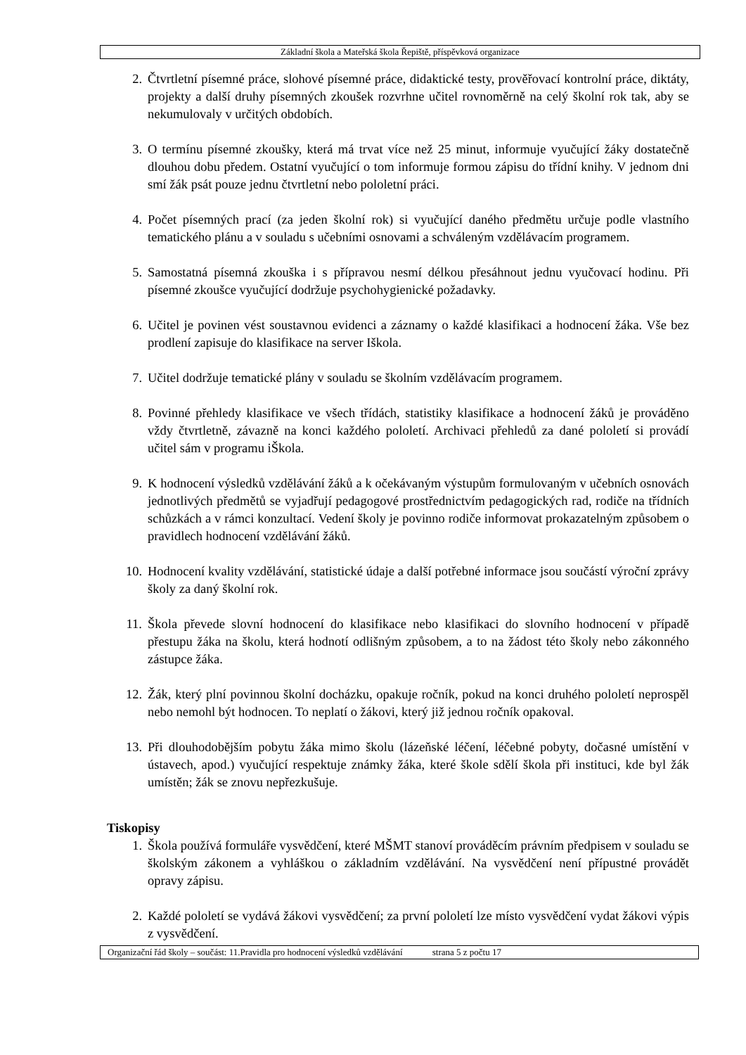Základní škola a Mateřská škola Řepiště, příspěvková organizace
2. Čtvrtletní písemné práce, slohové písemné práce, didaktické testy, prověřovací kontrolní práce, diktáty, projekty a další druhy písemných zkoušek rozvrhne učitel rovnoměrně na celý školní rok tak, aby se nekumulovaly v určitých obdobích.
3. O termínu písemné zkoušky, která má trvat více než 25 minut, informuje vyučující žáky dostatečně dlouhou dobu předem. Ostatní vyučující o tom informuje formou zápisu do třídní knihy. V jednom dni smí žák psát pouze jednu čtvrtletní nebo pololetní práci.
4. Počet písemných prací (za jeden školní rok) si vyučující daného předmětu určuje podle vlastního tematického plánu a v souladu s učebními osnovami a schváleným vzdělávacím programem.
5. Samostatná písemná zkouška i s přípravou nesmí délkou přesáhnout jednu vyučovací hodinu. Při písemné zkoušce vyučující dodržuje psychohygienické požadavky.
6. Učitel je povinen vést soustavnou evidenci a záznamy o každé klasifikaci a hodnocení žáka. Vše bez prodlení zapisuje do klasifikace na server Iškola.
7. Učitel dodržuje tematické plány v souladu se školním vzdělávacím programem.
8. Povinné přehledy klasifikace ve všech třídách, statistiky klasifikace a hodnocení žáků je prováděno vždy čtvrtletně, závazně na konci každého pololetí. Archivaci přehledů za dané pololetí si provádí učitel sám v programu iŠkola.
9. K hodnocení výsledků vzdělávání žáků a k očekávaným výstupům formulovaným v učebních osnovách jednotlivých předmětů se vyjadřují pedagogové prostřednictvím pedagogických rad, rodiče na třídních schůzkách a v rámci konzultací. Vedení školy je povinno rodiče informovat prokazatelným způsobem o pravidlech hodnocení vzdělávání žáků.
10. Hodnocení kvality vzdělávání, statistické údaje a další potřebné informace jsou součástí výroční zprávy školy za daný školní rok.
11. Škola převede slovní hodnocení do klasifikace nebo klasifikaci do slovního hodnocení v případě přestupu žáka na školu, která hodnotí odlišným způsobem, a to na žádost této školy nebo zákonného zástupce žáka.
12. Žák, který plní povinnou školní docházku, opakuje ročník, pokud na konci druhého pololetí neprospěl nebo nemohl být hodnocen. To neplatí o žákovi, který již jednou ročník opakoval.
13. Při dlouhodobějším pobytu žáka mimo školu (lázeňské léčení, léčebné pobyty, dočasné umístění v ústavech, apod.) vyučující respektuje známky žáka, které škole sdělí škola při instituci, kde byl žák umístěn; žák se znovu nepřezkušuje.
Tiskopisy
1. Škola používá formuláře vysvědčení, které MŠMT stanoví prováděcím právním předpisem v souladu se školským zákonem a vyhláškou o základním vzdělávání. Na vysvědčení není přípustné provádět opravy zápisu.
2. Každé pololetí se vydává žákovi vysvědčení; za první pololetí lze místo vysvědčení vydat žákovi výpis z vysvědčení.
Organizační řád školy – součást: 11.Pravidla pro hodnocení výsledků vzdělávání strana 5 z počtu 17